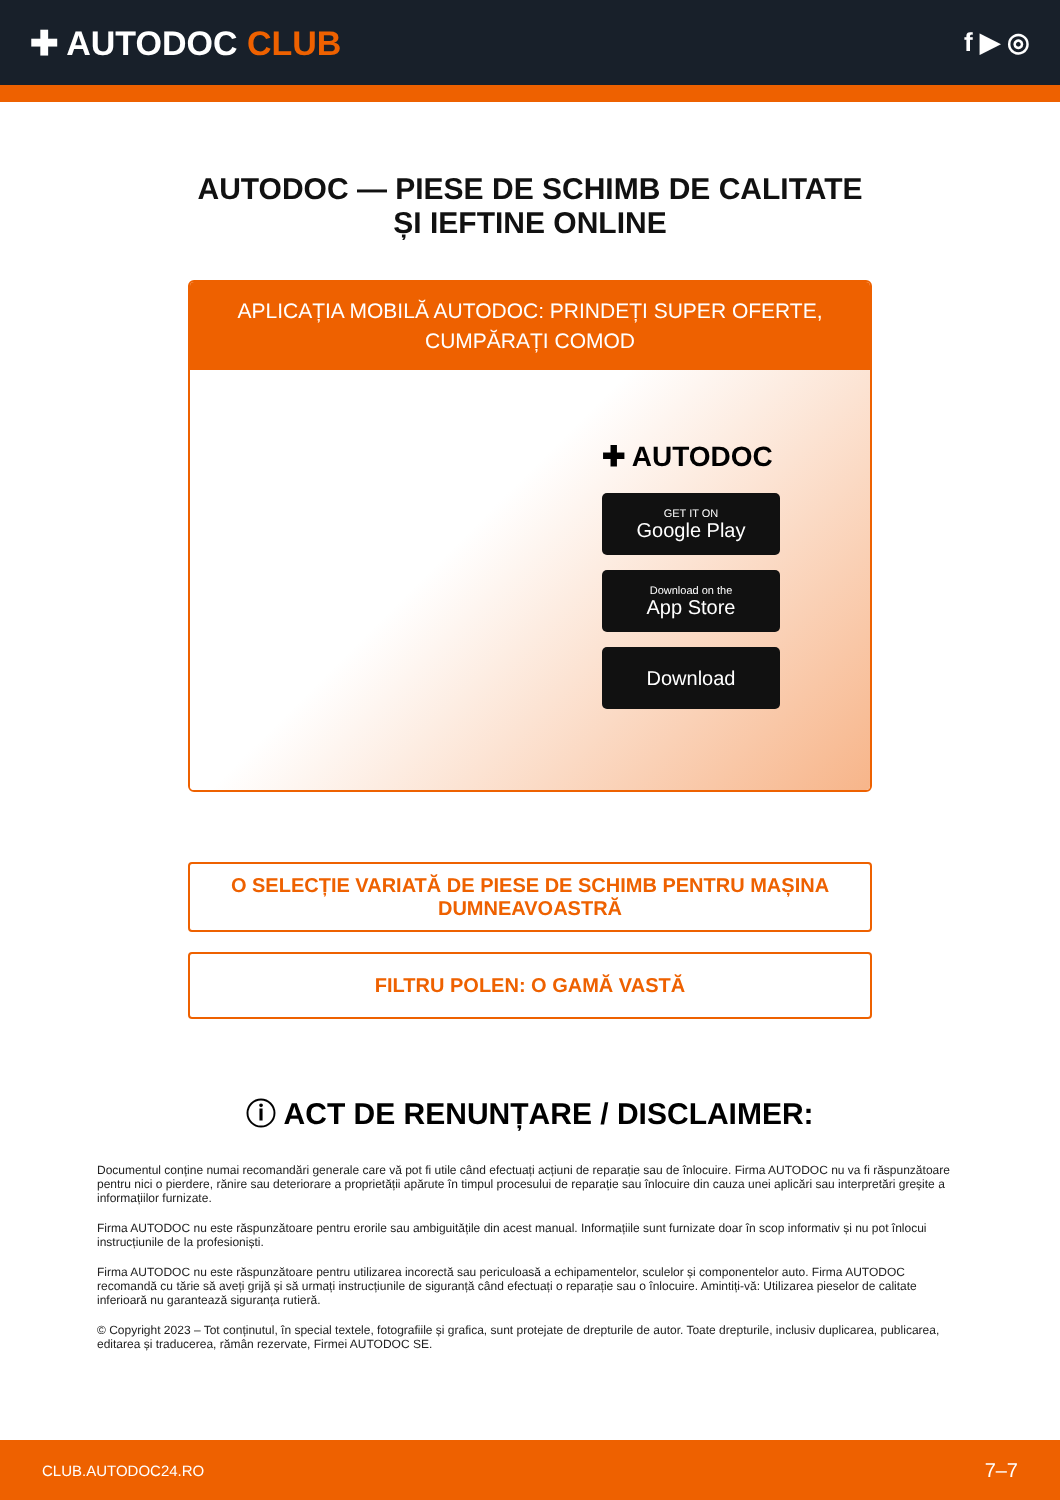✚ AUTODOC CLUB
f ▶ ◎
AUTODOC — PIESE DE SCHIMB DE CALITATE ȘI IEFTINE ONLINE
APLICAȚIA MOBILĂ AUTODOC: PRINDEȚI SUPER OFERTE, CUMPĂRAȚI COMOD
✚ AUTODOC
GET IT ON
Google Play
Download on the
App Store
Download
O SELECȚIE VARIATĂ DE PIESE DE SCHIMB PENTRU MAȘINA DUMNEAVOASTRĂ
FILTRU POLEN: O GAMĂ VASTĂ
ⓘ ACT DE RENUNȚARE / DISCLAIMER:
Documentul conține numai recomandări generale care vă pot fi utile când efectuați acțiuni de reparație sau de înlocuire. Firma AUTODOC nu va fi răspunzătoare pentru nici o pierdere, rănire sau deteriorare a proprietății apărute în timpul procesului de reparație sau înlocuire din cauza unei aplicări sau interpretări greșite a informațiilor furnizate.
Firma AUTODOC nu este răspunzătoare pentru erorile sau ambiguitățile din acest manual. Informațiile sunt furnizate doar în scop informativ și nu pot înlocui instrucțiunile de la profesioniști.
Firma AUTODOC nu este răspunzătoare pentru utilizarea incorectă sau periculoasă a echipamentelor, sculelor și componentelor auto. Firma AUTODOC recomandă cu tărie să aveți grijă și să urmați instrucțiunile de siguranță când efectuați o reparație sau o înlocuire. Amintiți-vă: Utilizarea pieselor de calitate inferioară nu garantează siguranța rutieră.
© Copyright 2023 – Tot conținutul, în special textele, fotografiile și grafica, sunt protejate de drepturile de autor. Toate drepturile, inclusiv duplicarea, publicarea, editarea și traducerea, rămân rezervate, Firmei AUTODOC SE.
CLUB.AUTODOC24.RO 7–7